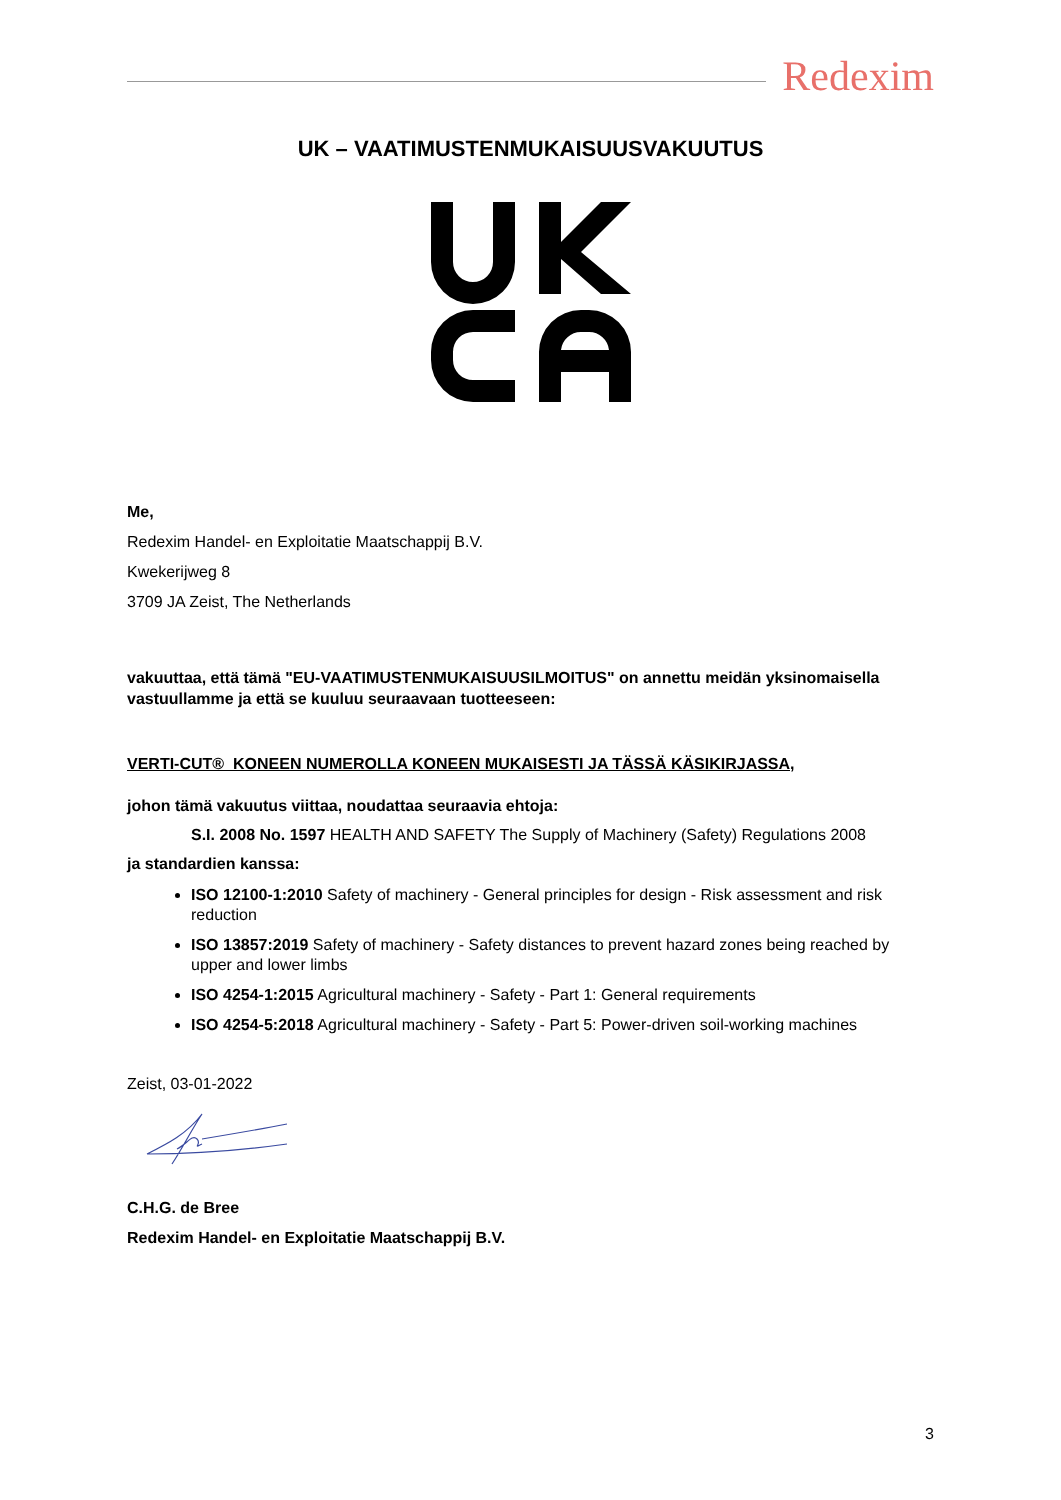Redexim
UK – VAATIMUSTENMUKAISUUSVAKUUTUS
Me,
Redexim Handel- en Exploitatie Maatschappij B.V.
Kwekerijweg 8
3709 JA Zeist, The Netherlands
vakuuttaa, että tämä "EU-VAATIMUSTENMUKAISUUSILMOITUS" on annettu meidän yksinomaisella vastuullamme ja että se kuuluu seuraavaan tuotteeseen:
VERTI-CUT® KONEEN NUMEROLLA KONEEN MUKAISESTI JA TÄSSÄ KÄSIKIRJASSA,
johon tämä vakuutus viittaa, noudattaa seuraavia ehtoja:
S.I. 2008 No. 1597 HEALTH AND SAFETY The Supply of Machinery (Safety) Regulations 2008
ja standardien kanssa:
ISO 12100-1:2010 Safety of machinery - General principles for design - Risk assessment and risk reduction
ISO 13857:2019 Safety of machinery - Safety distances to prevent hazard zones being reached by upper and lower limbs
ISO 4254-1:2015 Agricultural machinery - Safety - Part 1: General requirements
ISO 4254-5:2018 Agricultural machinery - Safety - Part 5: Power-driven soil-working machines
Zeist, 03-01-2022
C.H.G. de Bree
Redexim Handel- en Exploitatie Maatschappij B.V.
3